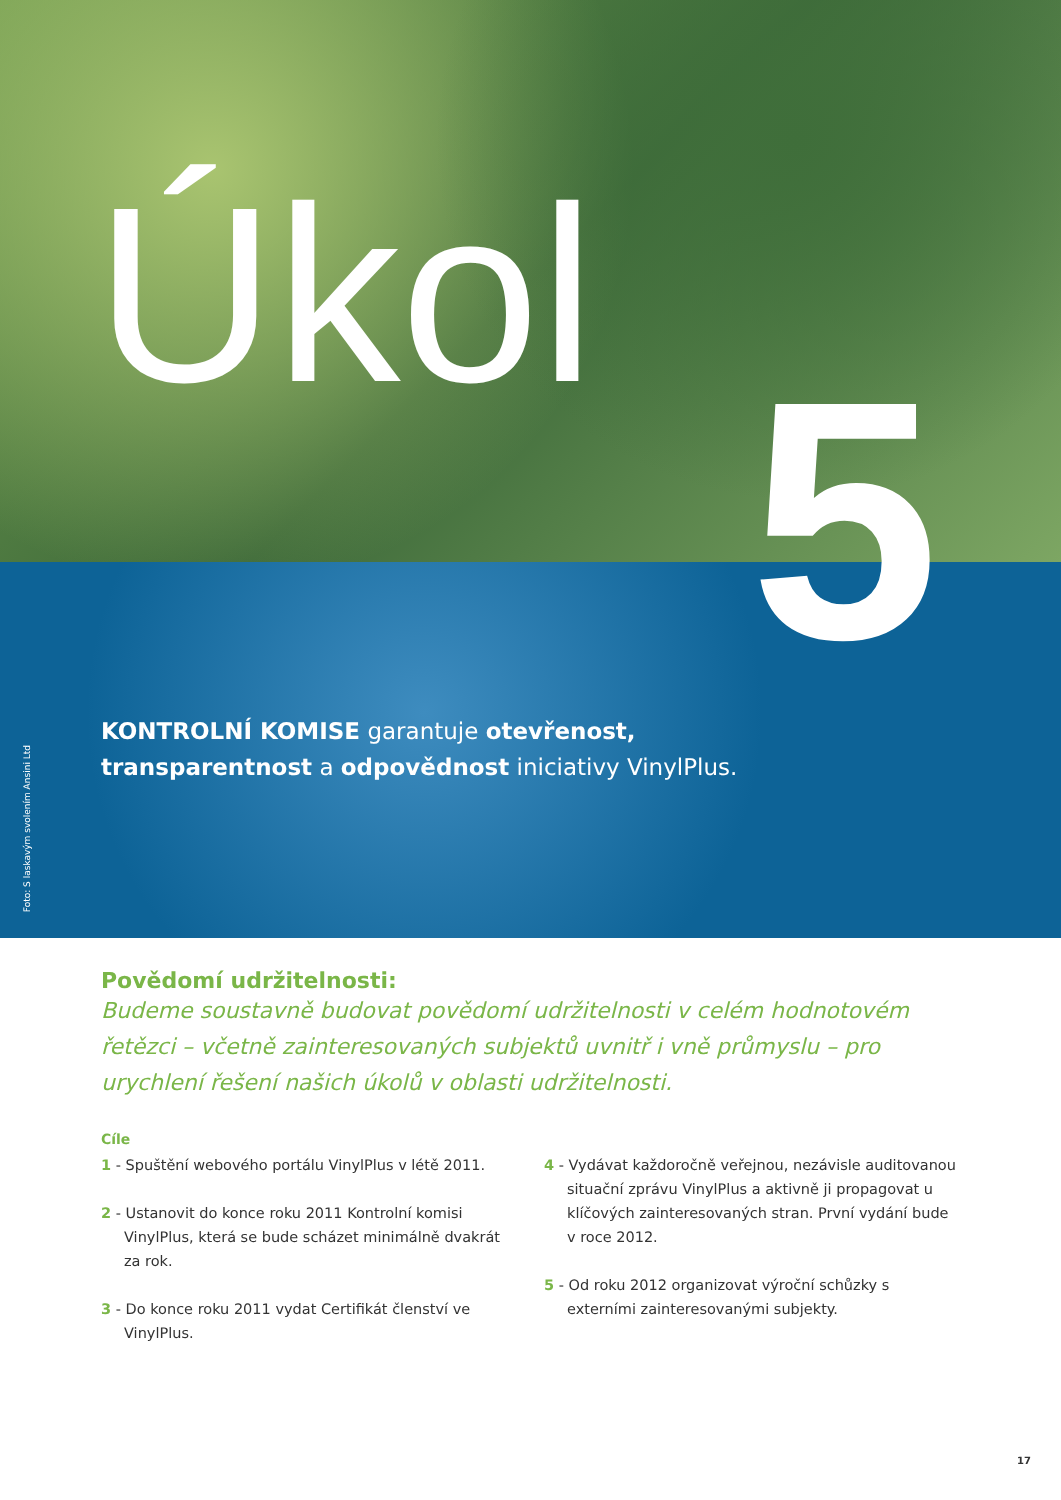Úkol
5
Foto: S laskavým svolením Ansini Ltd
KONTROLNÍ KOMISE garantuje otevřenost, transparentnost a odpovědnost iniciativy VinylPlus.
Povědomí udržitelnosti:
Budeme soustavně budovat povědomí udržitelnosti v celém hodnotovém řetězci – včetně zainteresovaných subjektů uvnitř i vně průmyslu – pro urychlení řešení našich úkolů v oblasti udržitelnosti.
Cíle
1 - Spuštění webového portálu VinylPlus v létě 2011.
2 - Ustanovit do konce roku 2011 Kontrolní komisi VinylPlus, která se bude scházet minimálně dvakrát za rok.
3 - Do konce roku 2011 vydat Certifikát členství ve VinylPlus.
4 - Vydávat každoročně veřejnou, nezávisle auditovanou situační zprávu VinylPlus a aktivně ji propagovat u klíčových zainteresovaných stran. První vydání bude v roce 2012.
5 - Od roku 2012 organizovat výroční schůzky s externími zainteresovanými subjekty.
17